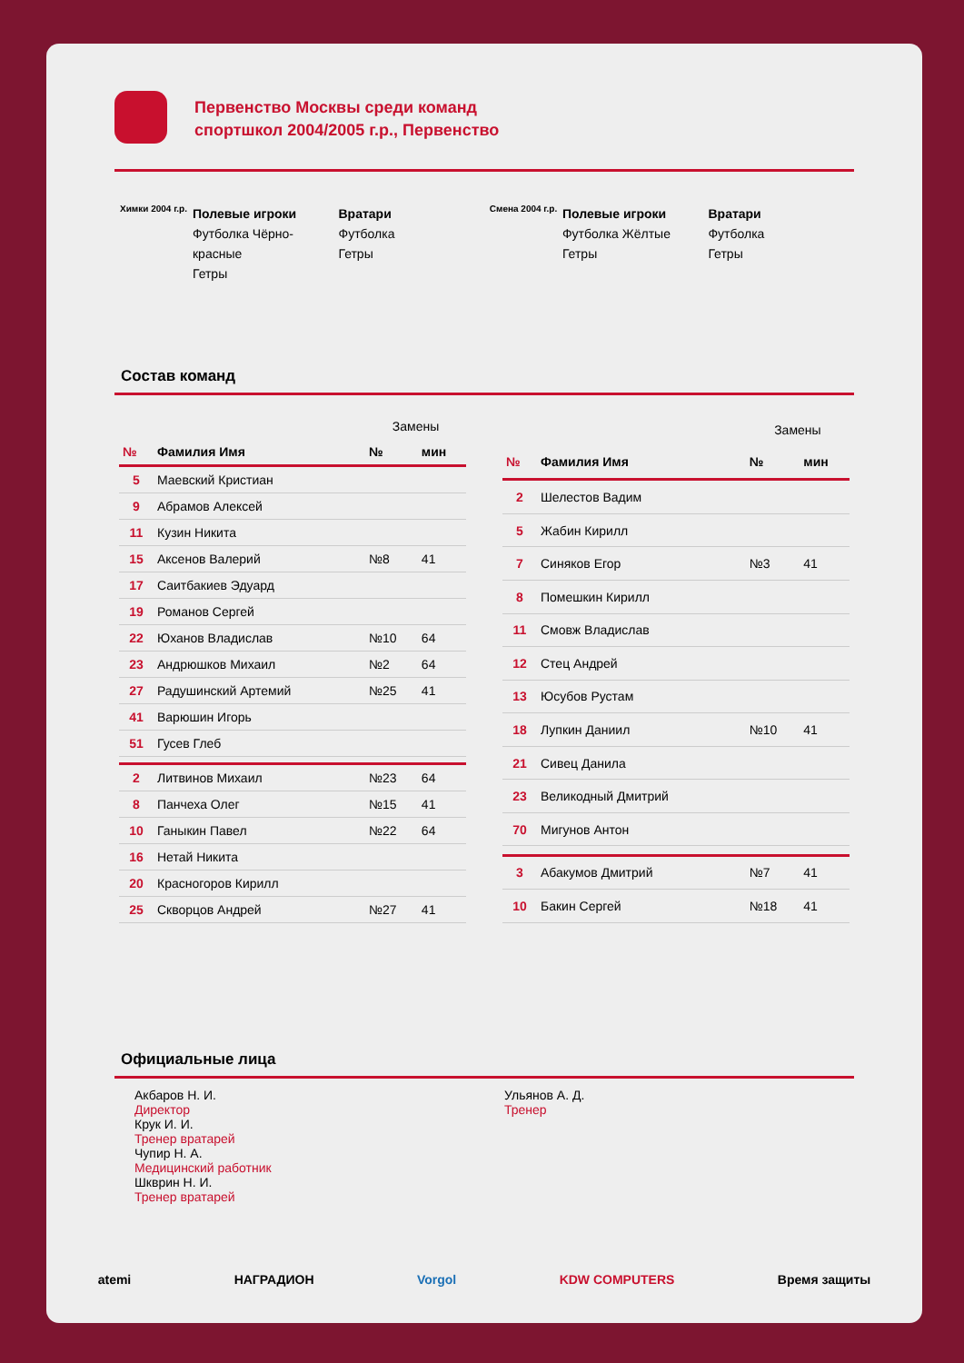Первенство Москвы среди команд
спортшкол 2004/2005 г.р., Первенство
Химки 2004 г.р.
Полевые игроки
Футболка Чёрно-красные
Гетры
Вратари
Футболка
Гетры
Смена 2004 г.р.
Полевые игроки
Футболка Жёлтые
Гетры
Вратари
Футболка
Гетры
Состав команд
| | | Замены | |
| № | Фамилия Имя | № | мин |
| 5 | Маевский Кристиан | | |
| 9 | Абрамов Алексей | | |
| 11 | Кузин Никита | | |
| 15 | Аксенов Валерий | №8 | 41 |
| 17 | Саитбакиев Эдуард | | |
| 19 | Романов Сергей | | |
| 22 | Юханов Владислав | №10 | 64 |
| 23 | Андрюшков Михаил | №2 | 64 |
| 27 | Радушинский Артемий | №25 | 41 |
| 41 | Варюшин Игорь | | |
| 51 | Гусев Глеб | | |
| 2 | Литвинов Михаил | №23 | 64 |
| 8 | Панчеха Олег | №15 | 41 |
| 10 | Ганыкин Павел | №22 | 64 |
| 16 | Нетай Никита | | |
| 20 | Красногоров Кирилл | | |
| 25 | Скворцов Андрей | №27 | 41 |
| | | Замены | |
| № | Фамилия Имя | № | мин |
| 2 | Шелестов Вадим | | |
| 5 | Жабин Кирилл | | |
| 7 | Синяков Егор | №3 | 41 |
| 8 | Помешкин Кирилл | | |
| 11 | Смовж Владислав | | |
| 12 | Стец Андрей | | |
| 13 | Юсубов Рустам | | |
| 18 | Лупкин Даниил | №10 | 41 |
| 21 | Сивец Данила | | |
| 23 | Великодный Дмитрий | | |
| 70 | Мигунов Антон | | |
| 3 | Абакумов Дмитрий | №7 | 41 |
| 10 | Бакин Сергей | №18 | 41 |
Официальные лица
Акбаров Н. И.
Директор
Крук И. И.
Тренер вратарей
Чупир Н. А.
Медицинский работник
Шкврин Н. И.
Тренер вратарей
Ульянов А. Д.
Тренер
atemi НАГРАДИОН Vorgol KDW COMPUTERS Время защиты